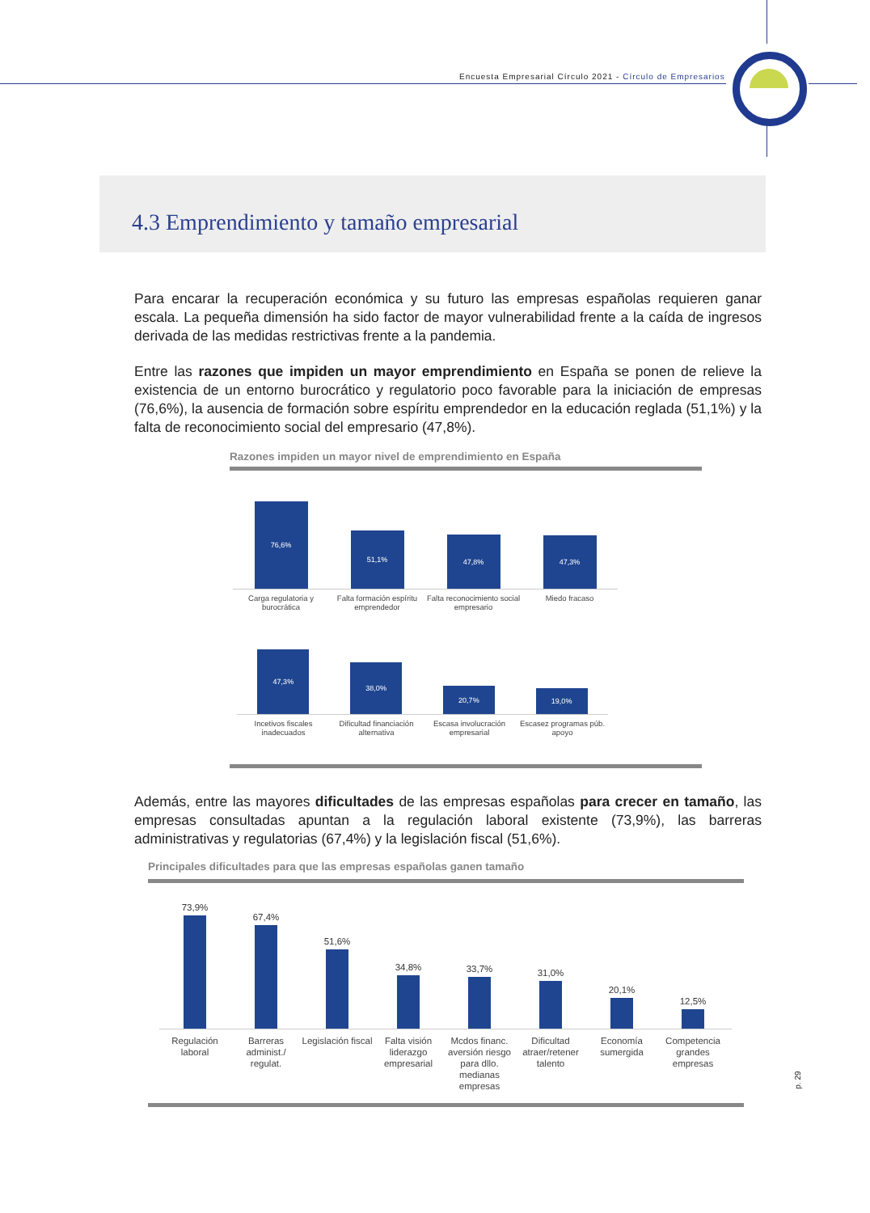Encuesta Empresarial Círculo 2021 - Círculo de Empresarios
4.3 Emprendimiento y tamaño empresarial
Para encarar la recuperación económica y su futuro las empresas españolas requieren ganar escala. La pequeña dimensión ha sido factor de mayor vulnerabilidad frente a la caída de ingresos derivada de las medidas restrictivas frente a la pandemia.
Entre las razones que impiden un mayor emprendimiento en España se ponen de relieve la existencia de un entorno burocrático y regulatorio poco favorable para la iniciación de empresas (76,6%), la ausencia de formación sobre espíritu emprendedor en la educación reglada (51,1%) y la falta de reconocimiento social del empresario (47,8%).
Razones impiden un mayor nivel de emprendimiento en España
76,6%
51,1%
47,8%
47,3%
Carga regulatoria y burocrática
Falta formación espíritu emprendedor
Falta reconocimiento social empresario
Miedo fracaso
47,3%
38,0%
20,7%
19,0%
Incetivos fiscales inadecuados
Dificultad financiación alternativa
Escasa involucración empresarial
Escasez programas púb. apoyo
Además, entre las mayores dificultades de las empresas españolas para crecer en tamaño, las empresas consultadas apuntan a la regulación laboral existente (73,9%), las barreras administrativas y regulatorias (67,4%) y la legislación fiscal (51,6%).
Principales dificultades para que las empresas españolas ganen tamaño
73,9%
67,4%
51,6%
34,8%
33,7%
31,0%
20,1%
12,5%
Regulación laboral
Barreras administ./ regulat.
Legislación fiscal
Falta visión liderazgo empresarial
Mcdos financ. aversión riesgo para dllo. medianas empresas
Dificultad atraer/retener talento
Economía sumergida
Competencia grandes empresas
p. 29